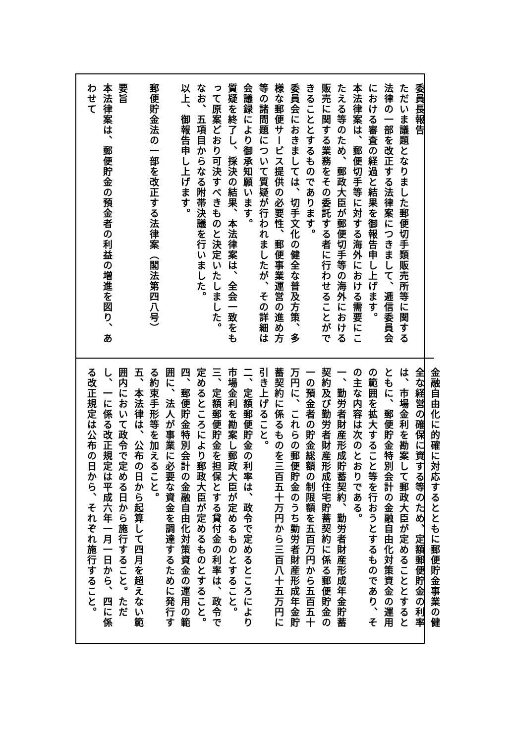委員長報告
ただいま議題となりました郵便切手類販売所等に関する法律の一部を改正する法律案につきまして、逓信委員会における審査の経過と結果を御報告申し上げます。
本法律案は、郵便切手等に対する海外における需要にこたえる等のため、郵政大臣が郵便切手等の海外における販売に関する業務をその委託する者に行わせることができることとするものであります。
委員会におきましては、切手文化の健全な普及方策、多様な郵便サービス提供の必要性、郵便事業運営の進め方等の諸問題について質疑が行われましたが、その詳細は会議録により御承知願います。
質疑を終了し、採決の結果、本法律案は、全会一致をもって原案どおり可決すべきものと決定いたしました。
なお、五項目からなる附帯決議を行いました。
以上、御報告申し上げます。
　
郵便貯金法の一部を改正する法律案（閣法第四八号）
　
要旨
本法律案は、郵便貯金の預金者の利益の増進を図り、あわせて
金融自由化に的確に対応するとともに郵便貯金事業の健全な経営の確保に資する等のため、定額郵便貯金の利率は、市場金利を勘案して郵政大臣が定めることとするとともに、郵便貯金特別会計の金融自由化対策資金の運用の範囲を拡大すること等を行おうとするものであり、その主な内容は次のとおりである。
一、勤労者財産形成貯蓄契約、勤労者財産形成年金貯蓄契約及び勤労者財産形成住宅貯蓄契約に係る郵便貯金の一の預金者の貯金総額の制限額を五百万円から五百五十万円に、これらの郵便貯金のうち勤労者財産形成年金貯蓄契約に係るものを三百五十万円から三百八十五万円に引き上げること。
二、定額郵便貯金の利率は、政令で定めるところにより市場金利を勘案し郵政大臣が定めるものとすること。
三、定額郵便貯金を担保とする貸付金の利率は、政令で定めるところにより郵政大臣が定めるものとすること。
四、郵便貯金特別会計の金融自由化対策資金の運用の範囲に、法人が事業に必要な資金を調達するために発行する約束手形等を加えること。
五、本法律は、公布の日から起算して四月を超えない範囲内において政令で定める日から施行すること。ただし、一に係る改正規定は平成六年一月一日から、四に係る改正規定は公布の日から、それぞれ施行すること。